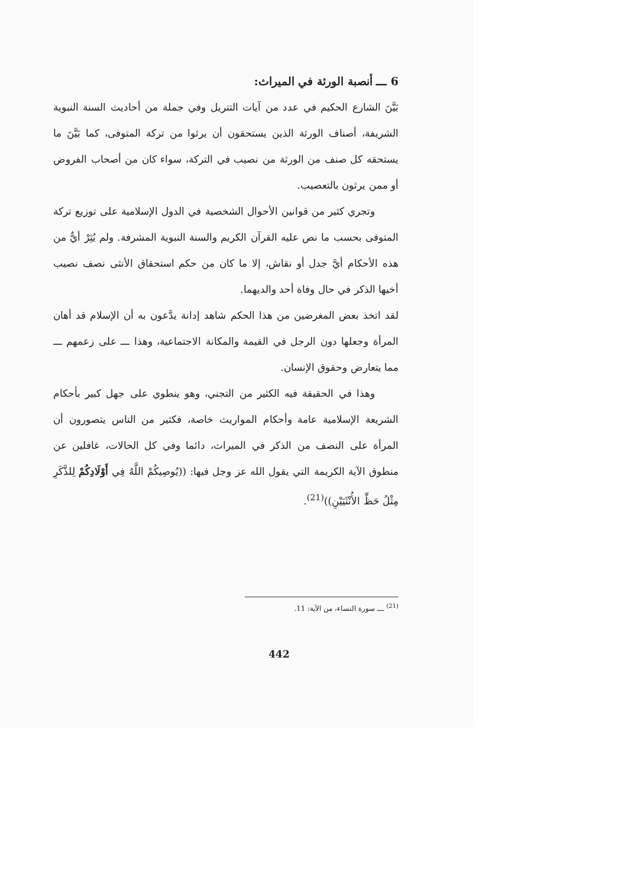6 ـــ أنصبة الورثة في الميراث:
بَيَّنَ الشارع الحكيم في عدد من آيات التتريل وفي جملة من أحاديث السنة النبوية الشريفة، أصناف الورثة الذين يستحقون أن يرثوا من تركة المتوفى، كما بَيَّنَ ما يستحقه كل صنف من الورثة من نصيب في التركة، سواء كان من أصحاب الفروض أو ممن يرثون بالتعصيب.
وتجري كثير من قوانين الأحوال الشخصية في الدول الإسلامية على توزيع تركة المتوفى بحسب ما نص عليه القرآن الكريم والسنة النبوية المشرفة. ولم يُثِرْ أيٌّ من هذه الأحكام أيَّ جدل أو نقاش، إلا ما كان من حكم استحقاق الأنثى نصف نصيب أخيها الذكر في حال وفاة أحد والديهما.
لقد اتخذ بعض المغرضين من هذا الحكم شاهد إدانة يدَّعون به أن الإسلام قد أهان المرأة وجعلها دون الرجل في القيمة والمكانة الاجتماعية، وهذا ـــ على زعمهم ـــ مما يتعارض وحقوق الإنسان.
وهذا في الحقيقة فيه الكثير من التجني، وهو ينطوي على جهل كبير بأحكام الشريعة الإسلامية عامة وأحكام المواريث خاصة، فكثير من الناس يتصورون أن المرأة على النصف من الذكر في الميراث، دائما وفي كل الحالات، غافلين عن منطوق الآية الكريمة التي يقول الله عز وجل فيها: ((يُوصِيكُمْ اللَّهُ فِي أَوْلَادِكُمْ لِلذَّكَرِ مِثْلُ حَظِّ الأُنْثَيَيْنِ))<sup>(21)</sup>.
<sup>(21)</sup> ـــ سورة النساء، من الآية: 11.
442